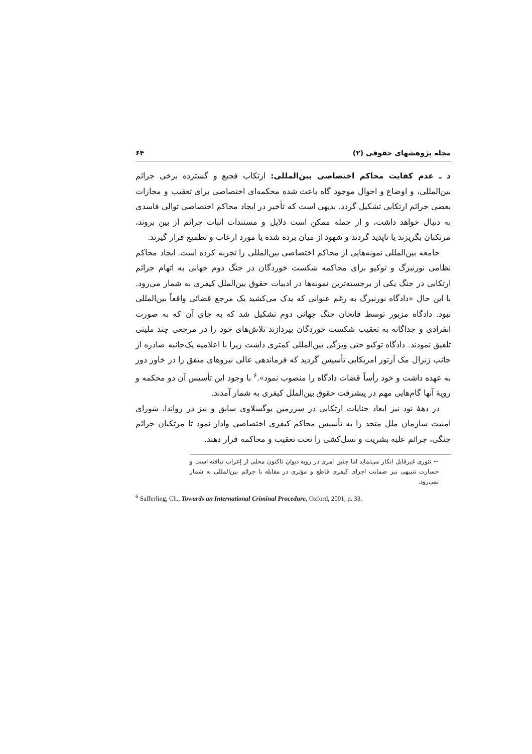مجله پژوهشهای حقوقی (۲) ۶۴
د ـ عدم کفایت محاکم اختصاصی بین‌المللی: ارتکاب فجیع و گسترده برخی جرائم بین‌المللی، و اوضاع و احوال موجود گاه باعث شده محکمه‌ای اختصاصی برای تعقیب و مجازات بعضی جرائم ارتکابی تشکیل گردد. بدیهی است که تأخیر در ایجاد محاکم اختصاصی توالی فاسدی به دنبال خواهد داشت، و از جمله ممکن است دلایل و مستندات اثبات جرائم از بین بروند، مرتکبان بگریزند یا ناپدید گردند و شهود از میان برده شده یا مورد ارعاب و تطمیع قرار گیرند.
جامعه بین‌المللی نمونه‌هایی از محاکم اختصاصی بین‌المللی را تجربه کرده است. ایجاد محاکم نظامی نورنبرگ و توکیو برای محاکمه شکست خوردگان در جنگ دوم جهانی به اتهام جرائم ارتکابی در جنگ یکی از برجسته‌ترین نمونه‌ها در ادبیات حقوق بین‌الملل کیفری به شمار می‌رود. با این حال «دادگاه نورنبرگ به رغم عنوانی که یدک می‌کشید یک مرجع قضائی واقعاً بین‌المللی نبود. دادگاه مزبور توسط فاتحان جنگ جهانی دوم تشکیل شد که به جای آن که به صورت انفرادی و جداگانه به تعقیب شکست خوردگان بپردازند تلاش‌های خود را در مرجعی چند ملیتی تلفیق نمودند. دادگاه توکیو حتی ویژگی بین‌المللی کمتری داشت زیرا با اعلامیه یک‌جانبه صادره از جانب ژنرال مک آرتور امریکایی تأسیس گردید که فرماندهی عالی نیروهای متفق را در خاور دور به عهده داشت و خود رأساً قضات دادگاه را منصوب نمود».<sup>۶</sup> با وجود این تأسیس آن دو محکمه و رویهٔ آنها گام‌هایی مهم در پیشرفت حقوق بین‌الملل کیفری به شمار آمدند.
در دههٔ نود نیز ابعاد جنایات ارتکابی در سرزمین یوگسلاوی سابق و نیز در رواندا، شورای امنیت سازمان ملل متحد را به تأسیس محاکم کیفری اختصاصی وادار نمود تا مرتکبان جرائم جنگی، جرائم علیه بشریت و نسل‌کشی را تحت تعقیب و محاکمه قرار دهند.
← تئوری غیرقابل انکار می‌نماید اما چنین امری در رویه دیوان تاکنون محلی از إعراب نیافته است و خسارت تنبیهی نیز ضمانت اجرای کیفری قاطع و مؤثری در مقابله با جرائم بین‌المللی به شمار نمی‌رود.
<sup>6</sup> Safferling, Ch., Towards an International Criminal Procedure, Oxford, 2001, p. 33.